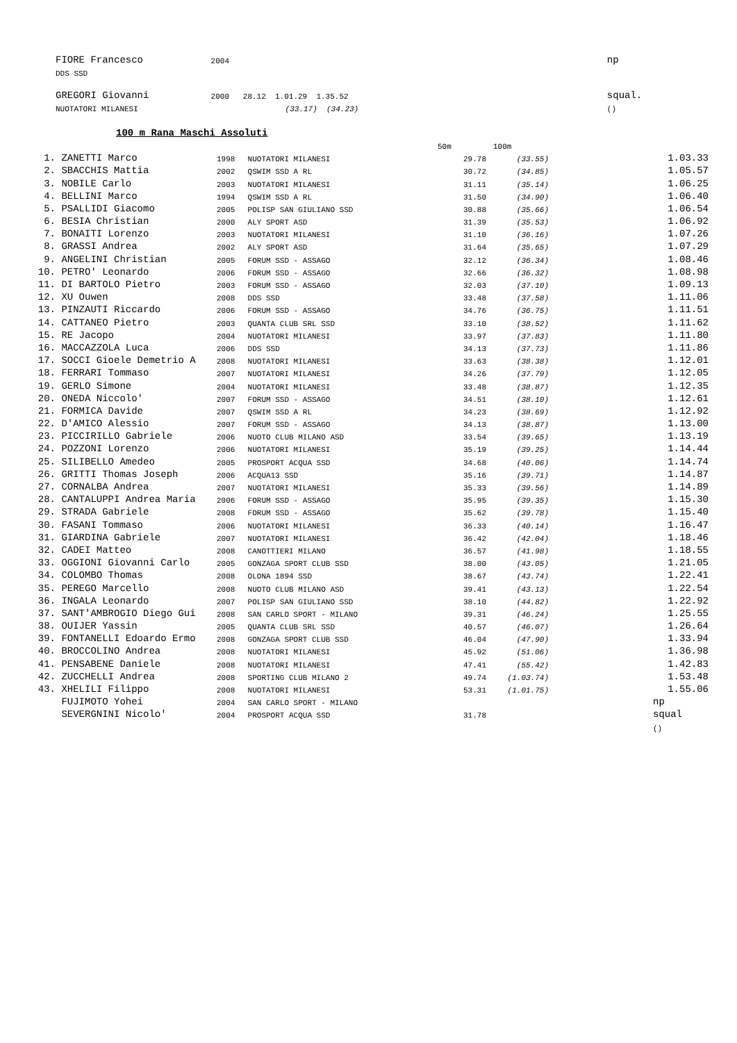| FIORE Francesco | 2004 | np |
| DDS SSD | | |
| GREGORI Giovanni | 2000 28.12 1.01.29 1.35.52 | squal. |
| NUOTATORI MILANESI | (33.17) (34.23) | () |
100 m Rana Maschi Assoluti
| | | | | 50m | 100m | |
| 1. | ZANETTI Marco | 1998 | NUOTATORI MILANESI | 29.78 | (33.55) | 1.03.33 |
| 2. | SBACCHIS Mattia | 2002 | QSWIM SSD A RL | 30.72 | (34.85) | 1.05.57 |
| 3. | NOBILE Carlo | 2003 | NUOTATORI MILANESI | 31.11 | (35.14) | 1.06.25 |
| 4. | BELLINI Marco | 1994 | QSWIM SSD A RL | 31.50 | (34.90) | 1.06.40 |
| 5. | PSALLIDI Giacomo | 2005 | POLISP SAN GIULIANO SSD | 30.88 | (35.66) | 1.06.54 |
| 6. | BESIA Christian | 2000 | ALY SPORT ASD | 31.39 | (35.53) | 1.06.92 |
| 7. | BONAITI Lorenzo | 2003 | NUOTATORI MILANESI | 31.10 | (36.16) | 1.07.26 |
| 8. | GRASSI Andrea | 2002 | ALY SPORT ASD | 31.64 | (35.65) | 1.07.29 |
| 9. | ANGELINI Christian | 2005 | FORUM SSD - ASSAGO | 32.12 | (36.34) | 1.08.46 |
| 10. | PETRO' Leonardo | 2006 | FORUM SSD - ASSAGO | 32.66 | (36.32) | 1.08.98 |
| 11. | DI BARTOLO Pietro | 2003 | FORUM SSD - ASSAGO | 32.03 | (37.10) | 1.09.13 |
| 12. | XU Ouwen | 2008 | DDS SSD | 33.48 | (37.58) | 1.11.06 |
| 13. | PINZAUTI Riccardo | 2006 | FORUM SSD - ASSAGO | 34.76 | (36.75) | 1.11.51 |
| 14. | CATTANEO Pietro | 2003 | QUANTA CLUB SRL SSD | 33.10 | (38.52) | 1.11.62 |
| 15. | RE Jacopo | 2004 | NUOTATORI MILANESI | 33.97 | (37.83) | 1.11.80 |
| 16. | MACCAZZOLA Luca | 2006 | DDS SSD | 34.13 | (37.73) | 1.11.86 |
| 17. | SOCCI Gioele Demetrio A | 2008 | NUOTATORI MILANESI | 33.63 | (38.38) | 1.12.01 |
| 18. | FERRARI Tommaso | 2007 | NUOTATORI MILANESI | 34.26 | (37.79) | 1.12.05 |
| 19. | GERLO Simone | 2004 | NUOTATORI MILANESI | 33.48 | (38.87) | 1.12.35 |
| 20. | ONEDA Niccolo' | 2007 | FORUM SSD - ASSAGO | 34.51 | (38.10) | 1.12.61 |
| 21. | FORMICA Davide | 2007 | QSWIM SSD A RL | 34.23 | (38.69) | 1.12.92 |
| 22. | D'AMICO Alessio | 2007 | FORUM SSD - ASSAGO | 34.13 | (38.87) | 1.13.00 |
| 23. | PICCIRILLO Gabriele | 2006 | NUOTO CLUB MILANO ASD | 33.54 | (39.65) | 1.13.19 |
| 24. | POZZONI Lorenzo | 2006 | NUOTATORI MILANESI | 35.19 | (39.25) | 1.14.44 |
| 25. | SILIBELLO Amedeo | 2005 | PROSPORT ACQUA SSD | 34.68 | (40.06) | 1.14.74 |
| 26. | GRITTI Thomas Joseph | 2006 | ACQUA13 SSD | 35.16 | (39.71) | 1.14.87 |
| 27. | CORNALBA Andrea | 2007 | NUOTATORI MILANESI | 35.33 | (39.56) | 1.14.89 |
| 28. | CANTALUPPI Andrea Maria | 2006 | FORUM SSD - ASSAGO | 35.95 | (39.35) | 1.15.30 |
| 29. | STRADA Gabriele | 2008 | FORUM SSD - ASSAGO | 35.62 | (39.78) | 1.15.40 |
| 30. | FASANI Tommaso | 2006 | NUOTATORI MILANESI | 36.33 | (40.14) | 1.16.47 |
| 31. | GIARDINA Gabriele | 2007 | NUOTATORI MILANESI | 36.42 | (42.04) | 1.18.46 |
| 32. | CADEI Matteo | 2008 | CANOTTIERI MILANO | 36.57 | (41.98) | 1.18.55 |
| 33. | OGGIONI Giovanni Carlo | 2005 | GONZAGA SPORT CLUB SSD | 38.00 | (43.05) | 1.21.05 |
| 34. | COLOMBO Thomas | 2008 | OLONA 1894 SSD | 38.67 | (43.74) | 1.22.41 |
| 35. | PEREGO Marcello | 2008 | NUOTO CLUB MILANO ASD | 39.41 | (43.13) | 1.22.54 |
| 36. | INGALA Leonardo | 2007 | POLISP SAN GIULIANO SSD | 38.10 | (44.82) | 1.22.92 |
| 37. | SANT'AMBROGIO Diego Gui | 2008 | SAN CARLO SPORT - MILANO | 39.31 | (46.24) | 1.25.55 |
| 38. | OUIJER Yassin | 2005 | QUANTA CLUB SRL SSD | 40.57 | (46.07) | 1.26.64 |
| 39. | FONTANELLI Edoardo Ermo | 2008 | GONZAGA SPORT CLUB SSD | 46.04 | (47.90) | 1.33.94 |
| 40. | BROCCOLINO Andrea | 2008 | NUOTATORI MILANESI | 45.92 | (51.06) | 1.36.98 |
| 41. | PENSABENE Daniele | 2008 | NUOTATORI MILANESI | 47.41 | (55.42) | 1.42.83 |
| 42. | ZUCCHELLI Andrea | 2008 | SPORTING CLUB MILANO 2 | 49.74 | (1.03.74) | 1.53.48 |
| 43. | XHELILI Filippo | 2008 | NUOTATORI MILANESI | 53.31 | (1.01.75) | 1.55.06 |
| | FUJIMOTO Yohei | 2004 | SAN CARLO SPORT - MILANO | | | np |
| | SEVERGNINI Nicolo' | 2004 | PROSPORT ACQUA SSD | 31.78 | | squal |
| | | | | | | () |